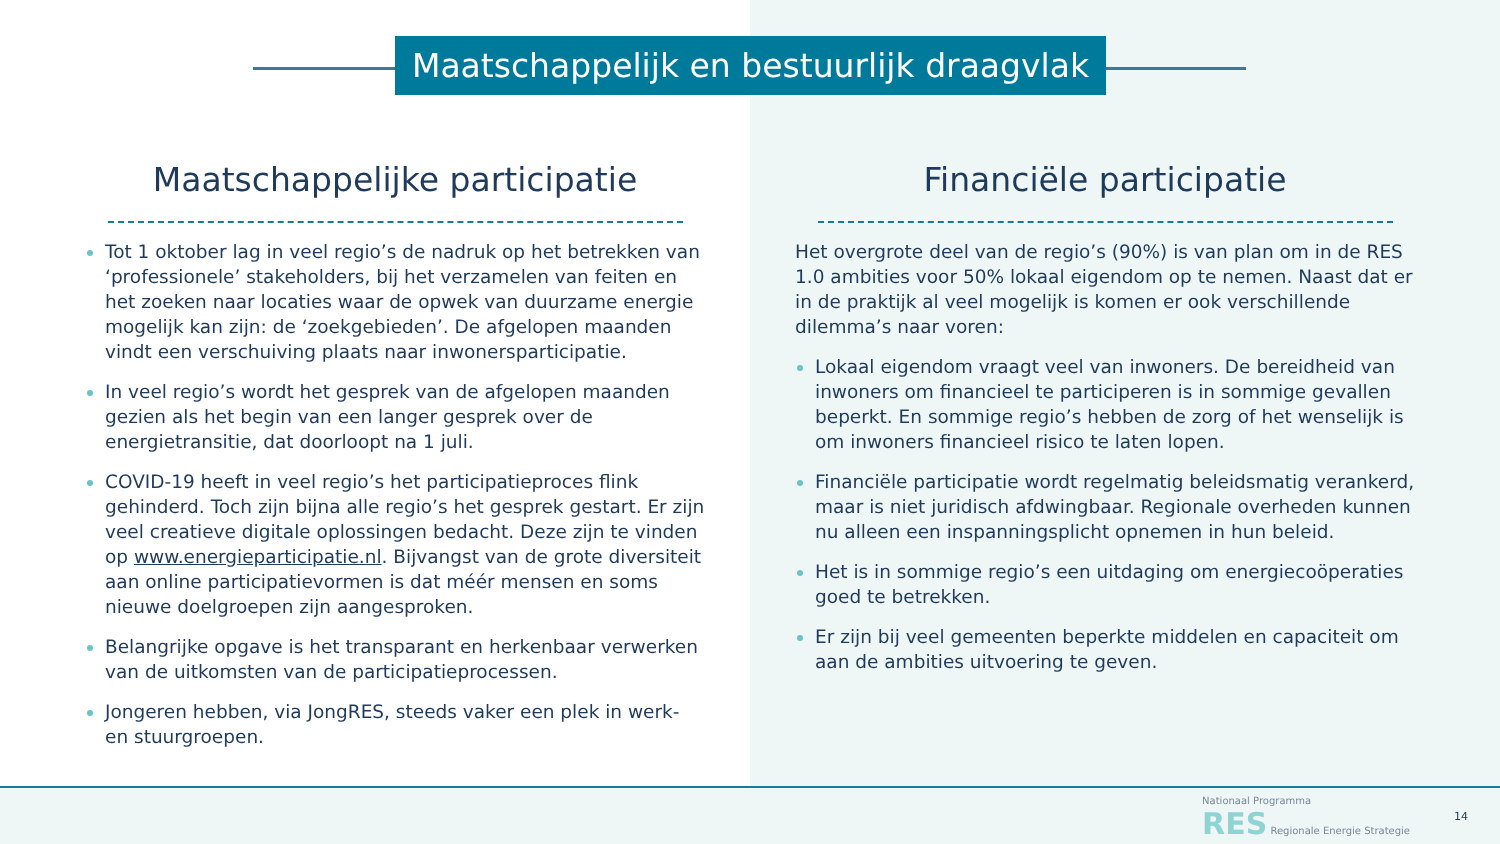Maatschappelijk en bestuurlijk draagvlak
Maatschappelijke participatie
Tot 1 oktober lag in veel regio’s de nadruk op het betrekken van ‘professionele’ stakeholders, bij het verzamelen van feiten en het zoeken naar locaties waar de opwek van duurzame energie mogelijk kan zijn: de ‘zoekgebieden’. De afgelopen maanden vindt een verschuiving plaats naar inwonersparticipatie.
In veel regio’s wordt het gesprek van de afgelopen maanden gezien als het begin van een langer gesprek over de energietransitie, dat doorloopt na 1 juli.
COVID-19 heeft in veel regio’s het participatieproces flink gehinderd. Toch zijn bijna alle regio’s het gesprek gestart. Er zijn veel creatieve digitale oplossingen bedacht. Deze zijn te vinden op www.energieparticipatie.nl. Bijvangst van de grote diversiteit aan online participatievormen is dat méér mensen en soms nieuwe doelgroepen zijn aangesproken.
Belangrijke opgave is het transparant en herkenbaar verwerken van de uitkomsten van de participatieprocessen.
Jongeren hebben, via JongRES, steeds vaker een plek in werk- en stuurgroepen.
Financiële participatie
Het overgrote deel van de regio’s (90%) is van plan om in de RES 1.0 ambities voor 50% lokaal eigendom op te nemen. Naast dat er in de praktijk al veel mogelijk is komen er ook verschillende dilemma’s naar voren:
Lokaal eigendom vraagt veel van inwoners. De bereidheid van inwoners om financieel te participeren is in sommige gevallen beperkt. En sommige regio’s hebben de zorg of het wenselijk is om inwoners financieel risico te laten lopen.
Financiële participatie wordt regelmatig beleidsmatig verankerd, maar is niet juridisch afdwingbaar. Regionale overheden kunnen nu alleen een inspanningsplicht opnemen in hun beleid.
Het is in sommige regio’s een uitdaging om energiecoöperaties goed te betrekken.
Er zijn bij veel gemeenten beperkte middelen en capaciteit om aan de ambities uitvoering te geven.
Nationaal Programma
RES Regionale Energie Strategie
14